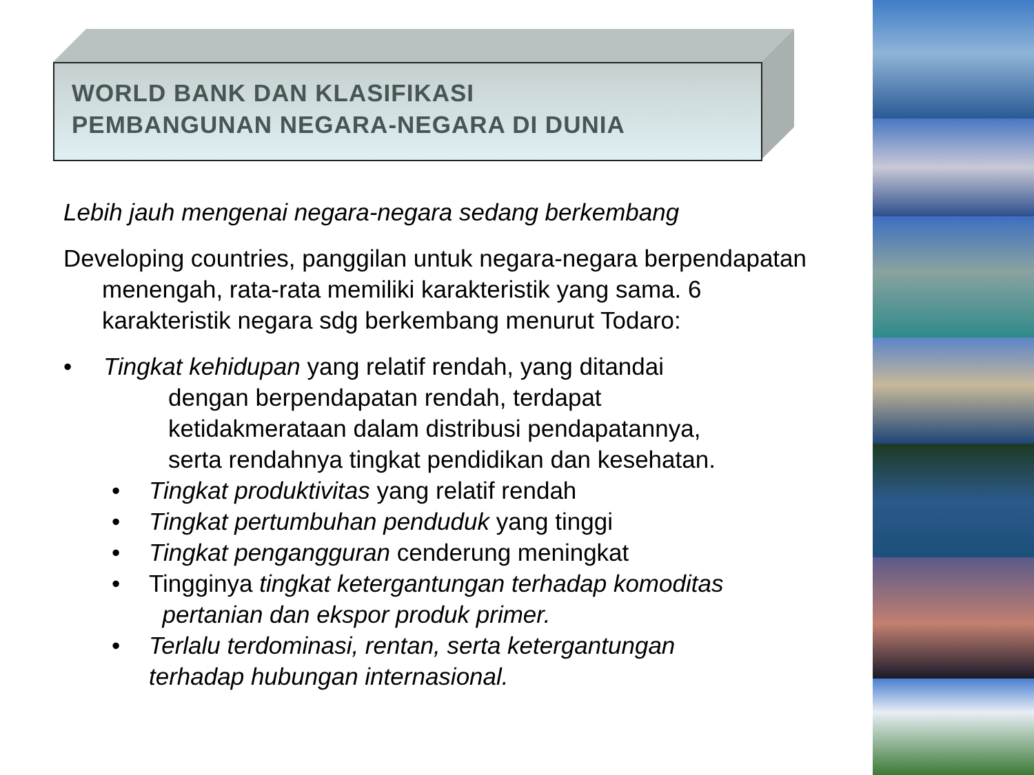WORLD BANK DAN KLASIFIKASI
PEMBANGUNAN NEGARA-NEGARA DI DUNIA
Lebih jauh mengenai negara-negara sedang berkembang
Developing countries, panggilan untuk negara-negara berpendapatan menengah, rata-rata memiliki karakteristik yang sama. 6 karakteristik negara sdg berkembang menurut Todaro:
• Tingkat kehidupan yang relatif rendah, yang ditandai
dengan berpendapatan rendah, terdapat
ketidakmerataan dalam distribusi pendapatannya,
serta rendahnya tingkat pendidikan dan kesehatan.
• Tingkat produktivitas yang relatif rendah
• Tingkat pertumbuhan penduduk yang tinggi
• Tingkat pengangguran cenderung meningkat
• Tingginya tingkat ketergantungan terhadap komoditas
pertanian dan ekspor produk primer.
• Terlalu terdominasi, rentan, serta ketergantungan
terhadap hubungan internasional.